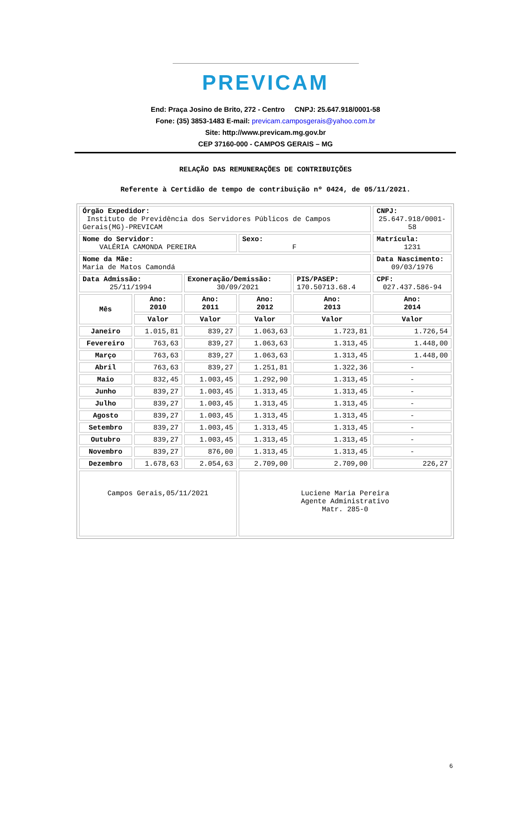PREVICAM
End: Praça Josino de Brito, 272 - Centro CNPJ: 25.647.918/0001-58
Fone: (35) 3853-1483 E-mail: previcam.camposgerais@yahoo.com.br
Site: http://www.previcam.mg.gov.br
CEP 37160-000 - CAMPOS GERAIS – MG
RELAÇÃO DAS REMUNERAÇÕES DE CONTRIBUIÇÕES
Referente à Certidão de tempo de contribuição nº 0424, de 05/11/2021.
| Órgão Expedidor: Instituto de Previdência dos Servidores Públicos de Campos Gerais(MG)-PREVICAM | | | | | CNPJ: 25.647.918/0001-58 |
| Nome do Servidor: VALÉRIA CAMONDA PEREIRA | | | Sexo: F | | Matrícula: 1231 |
| Nome da Mãe: Maria de Matos Camondá | | | | | Data Nascimento: 09/03/1976 |
| Data Admissão: 25/11/1994 | | Exoneração/Demissão: 30/09/2021 | | PIS/PASEP: 170.50713.68.4 | CPF: 027.437.586-94 |
| Mês | Ano: 2010 | Ano: 2011 | Ano: 2012 | Ano: 2013 | Ano: 2014 |
| | Valor | Valor | Valor | Valor | Valor |
| Janeiro | 1.015,81 | 839,27 | 1.063,63 | 1.723,81 | 1.726,54 |
| Fevereiro | 763,63 | 839,27 | 1.063,63 | 1.313,45 | 1.448,00 |
| Março | 763,63 | 839,27 | 1.063,63 | 1.313,45 | 1.448,00 |
| Abril | 763,63 | 839,27 | 1.251,81 | 1.322,36 | - |
| Maio | 832,45 | 1.003,45 | 1.292,90 | 1.313,45 | - |
| Junho | 839,27 | 1.003,45 | 1.313,45 | 1.313,45 | - |
| Julho | 839,27 | 1.003,45 | 1.313,45 | 1.313,45 | - |
| Agosto | 839,27 | 1.003,45 | 1.313,45 | 1.313,45 | - |
| Setembro | 839,27 | 1.003,45 | 1.313,45 | 1.313,45 | - |
| Outubro | 839,27 | 1.003,45 | 1.313,45 | 1.313,45 | - |
| Novembro | 839,27 | 876,00 | 1.313,45 | 1.313,45 | - |
| Dezembro | 1.678,63 | 2.054,63 | 2.709,00 | 2.709,00 | 226,27 |
| Campos Gerais,05/11/2021 | | | Luciene Maria Pereira Agente Administrativo Matr. 285-0 | | |
6